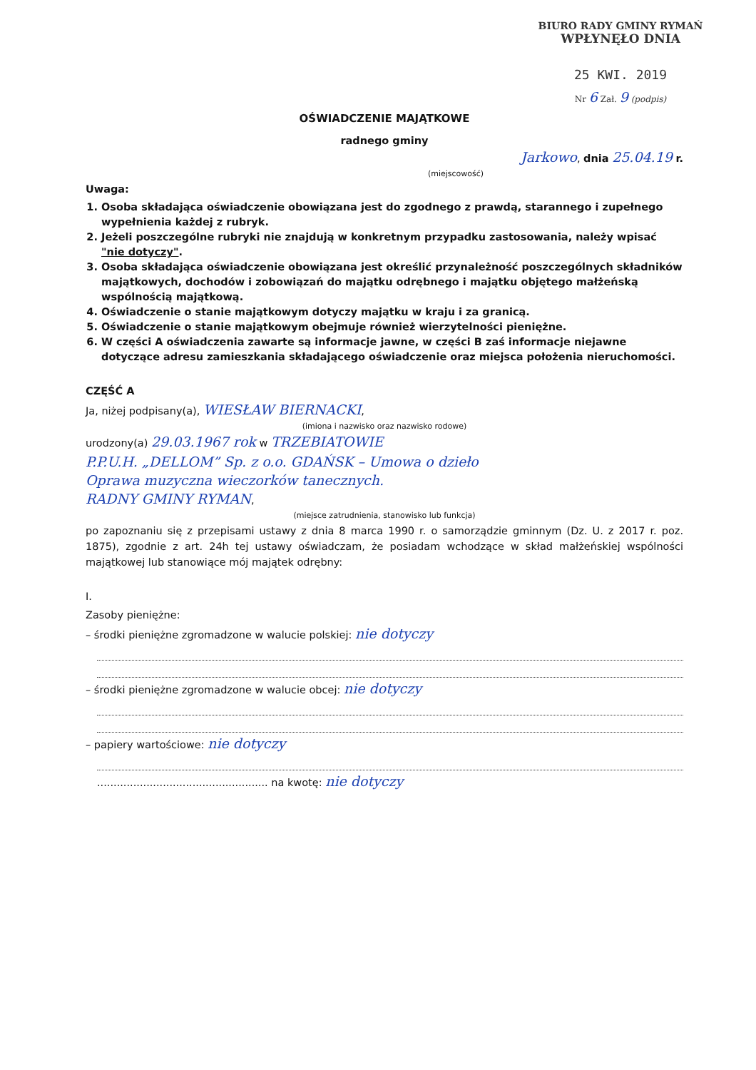BIURO RADY GMINY RYMAŃ
WPŁYNĘŁO DNIA
25 KWI. 2019
Nr 6 Zał. 9 (podpis)
OŚWIADCZENIE MAJĄTKOWE
radnego gminy
Jarkowo, dnia 25.04.19 r.
(miejscowość)
Uwaga:
1. Osoba składająca oświadczenie obowiązana jest do zgodnego z prawdą, starannego i zupełnego wypełnienia każdej z rubryk.
2. Jeżeli poszczególne rubryki nie znajdują w konkretnym przypadku zastosowania, należy wpisać "nie dotyczy".
3. Osoba składająca oświadczenie obowiązana jest określić przynależność poszczególnych składników majątkowych, dochodów i zobowiązań do majątku odrębnego i majątku objętego małżeńską wspólnością majątkową.
4. Oświadczenie o stanie majątkowym dotyczy majątku w kraju i za granicą.
5. Oświadczenie o stanie majątkowym obejmuje również wierzytelności pieniężne.
6. W części A oświadczenia zawarte są informacje jawne, w części B zaś informacje niejawne dotyczące adresu zamieszkania składającego oświadczenie oraz miejsca położenia nieruchomości.
CZĘŚĆ A
Ja, niżej podpisany(a), WIESŁAW BIERNACKI,
(imiona i nazwisko oraz nazwisko rodowe)
urodzony(a) 29.03.1967 rok w TRZEBIATOWIE
P.P.U.H. „DELLOM” Sp. z o.o. GDAŃSK – Umowa o dzieło
Oprawa muzyczna wieczorków tanecznych.
RADNY GMINY RYMAN,
(miejsce zatrudnienia, stanowisko lub funkcja)
po zapoznaniu się z przepisami ustawy z dnia 8 marca 1990 r. o samorządzie gminnym (Dz. U. z 2017 r. poz. 1875), zgodnie z art. 24h tej ustawy oświadczam, że posiadam wchodzące w skład małżeńskiej wspólności majątkowej lub stanowiące mój majątek odrębny:
I.
Zasoby pieniężne:
– środki pieniężne zgromadzone w walucie polskiej: nie dotyczy
– środki pieniężne zgromadzone w walucie obcej: nie dotyczy
– papiery wartościowe: nie dotyczy
.................................................... na kwotę: nie dotyczy